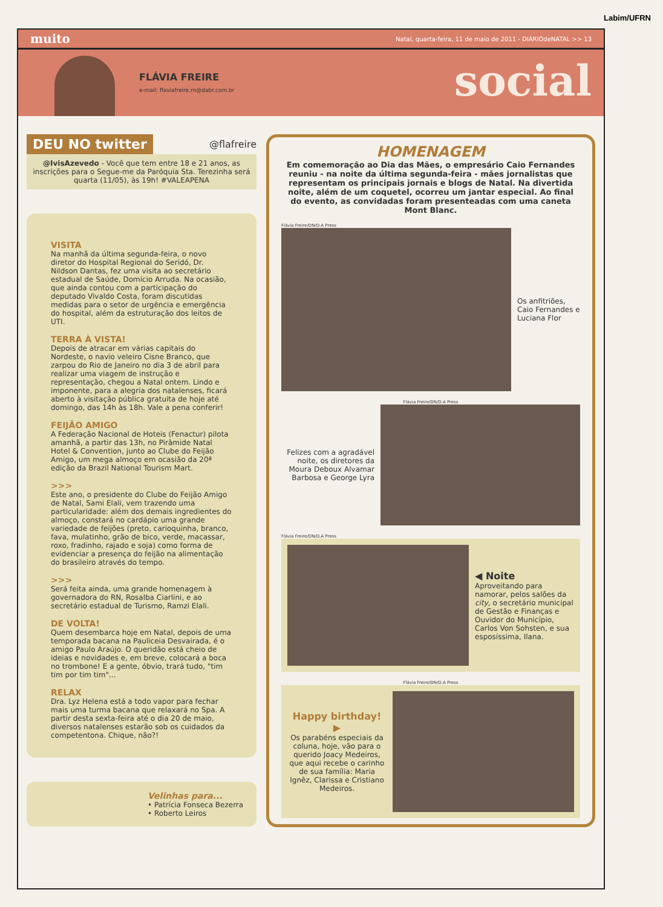Labim/UFRN
muito Natal, quarta-feira, 11 de maio de 2011 - DIÁRIOdeNATAL >> 13
FLÁVIA FREIRE
e-mail: flaviafreire.rn@dabr.com.br
social
DEU NO twitter @flafreire
@IvisAzevedo - Você que tem entre 18 e 21 anos, as inscrições para o Segue-me da Paróquia Sta. Terezinha será quarta (11/05), às 19h! #VALEAPENA
VISITA
Na manhã da última segunda-feira, o novo diretor do Hospital Regional do Seridó, Dr. Nildson Dantas, fez uma visita ao secretário estadual de Saúde, Domício Arruda. Na ocasião, que ainda contou com a participação do deputado Vivaldo Costa, foram discutidas medidas para o setor de urgência e emergência do hospital, além da estruturação dos leitos de UTI.
TERRA À VISTA!
Depois de atracar em várias capitais do Nordeste, o navio veleiro Cisne Branco, que zarpou do Rio de Janeiro no dia 3 de abril para realizar uma viagem de instrução e representação, chegou a Natal ontem. Lindo e imponente, para a alegria dos natalenses, ficará aberto à visitação pública gratuita de hoje até domingo, das 14h às 18h. Vale a pena conferir!
FEIJÃO AMIGO
A Federação Nacional de Hoteis (Fenactur) pilota amanhã, a partir das 13h, no Pirâmide Natal Hotel & Convention, junto ao Clube do Feijão Amigo, um mega almoço em ocasião da 20ª edição da Brazil National Tourism Mart.
>>>
Este ano, o presidente do Clube do Feijão Amigo de Natal, Sami Elali, vem trazendo uma particularidade: além dos demais ingredientes do almoço, constará no cardápio uma grande variedade de feijões (preto, carioquinha, branco, fava, mulatinho, grão de bico, verde, macassar, roxo, fradinho, rajado e soja) como forma de evidenciar a presença do feijão na alimentação do brasileiro através do tempo.
>>>
Será feita ainda, uma grande homenagem à governadora do RN, Rosalba Ciarlini, e ao secretário estadual de Turismo, Ramzi Elali.
DE VOLTA!
Quem desembarca hoje em Natal, depois de uma temporada bacana na Pauliceia Desvairada, é o amigo Paulo Araújo. O queridão está cheio de ideias e novidades e, em breve, colocará a boca no trombone! E a gente, óbvio, trará tudo, "tim tim por tim tim"...
RELAX
Dra. Lyz Helena está a todo vapor para fechar mais uma turma bacana que relaxará no Spa. A partir desta sexta-feira até o dia 20 de maio, diversos natalenses estarão sob os cuidados da competentona. Chique, não?!
Velinhas para...
• Patrícia Fonseca Bezerra
• Roberto Leiros
HOMENAGEM
Em comemoração ao Dia das Mães, o empresário Caio Fernandes reuniu - na noite da última segunda-feira - mães jornalistas que representam os principais jornais e blogs de Natal. Na divertida noite, além de um coquetel, ocorreu um jantar especial. Ao final do evento, as convidadas foram presenteadas com uma caneta Mont Blanc.
Flávia Freire/DN/D.A Press
Os anfitriões, Caio Fernandes e Luciana Flor
Flávia Freire/DN/D.A Press
Felizes com a agradável noite, os diretores da Moura Deboux Alvamar Barbosa e George Lyra
Flávia Freire/DN/D.A Press
◀ Noite
Aproveitando para namorar, pelos salões da city, o secretário municipal de Gestão e Finanças e Ouvidor do Município, Carlos Von Sohsten, e sua esposíssima, Ilana.
Flávia Freire/DN/D.A Press
Happy birthday! ▶
Os parabéns especiais da coluna, hoje, vão para o querido Joacy Medeiros, que aqui recebe o carinho de sua família: Maria Ignêz, Clarissa e Cristiano Medeiros.